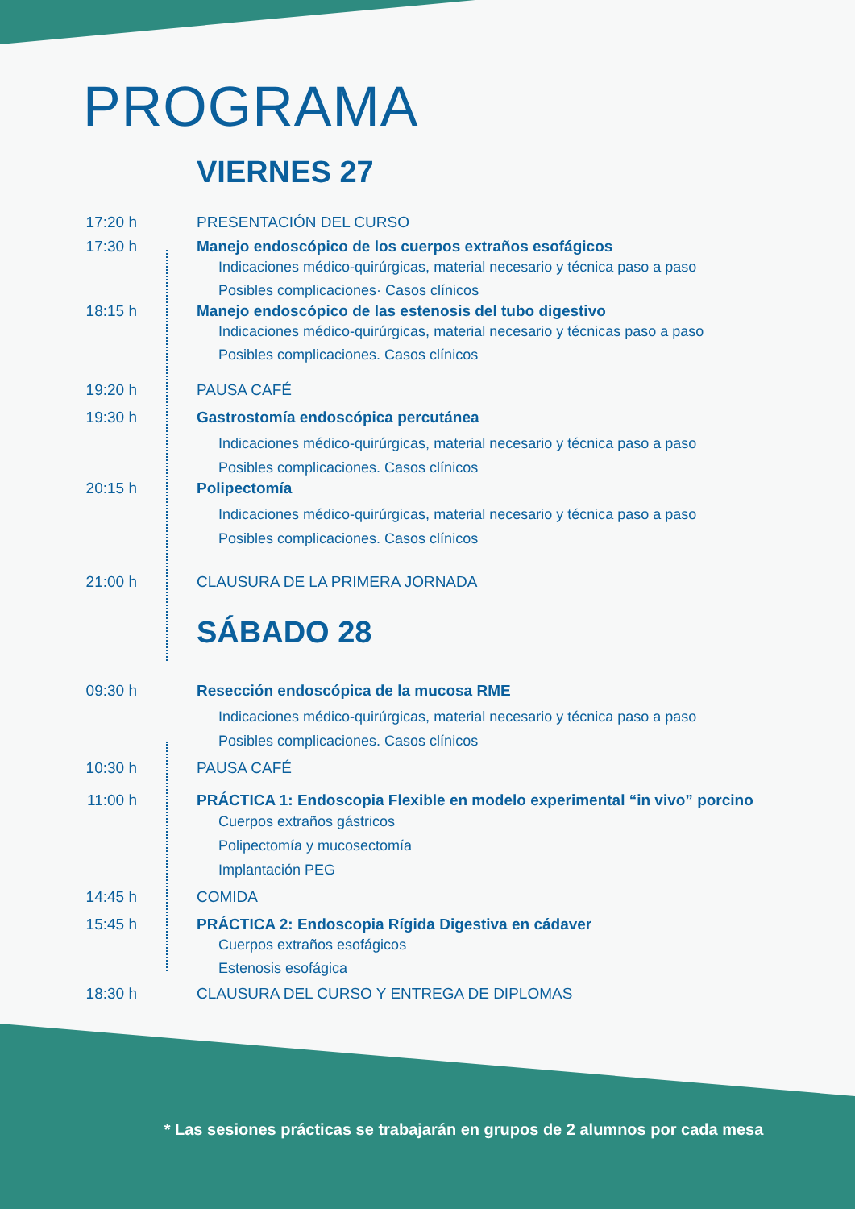PROGRAMA
VIERNES 27
17:20 h PRESENTACIÓN DEL CURSO
17:30 h Manejo endoscópico de los cuerpos extraños esofágicos
Indicaciones médico-quirúrgicas, material necesario y técnica paso a paso
Posibles complicaciones· Casos clínicos
18:15 h Manejo endoscópico de las estenosis del tubo digestivo
Indicaciones médico-quirúrgicas, material necesario y técnicas paso a paso
Posibles complicaciones. Casos clínicos
19:20 h PAUSA CAFÉ
19:30 h Gastrostomía endoscópica percutánea
Indicaciones médico-quirúrgicas, material necesario y técnica paso a paso
Posibles complicaciones. Casos clínicos
20:15 h Polipectomía
Indicaciones médico-quirúrgicas, material necesario y técnica paso a paso
Posibles complicaciones. Casos clínicos
21:00 h CLAUSURA DE LA PRIMERA JORNADA
SÁBADO 28
09:30 h Resección endoscópica de la mucosa RME
Indicaciones médico-quirúrgicas, material necesario y técnica paso a paso
Posibles complicaciones. Casos clínicos
10:30 h PAUSA CAFÉ
11:00 h PRÁCTICA 1: Endoscopia Flexible en modelo experimental “in vivo” porcino
Cuerpos extraños gástricos
Polipectomía y mucosectomía
Implantación PEG
14:45 h COMIDA
15:45 h PRÁCTICA 2: Endoscopia Rígida Digestiva en cádaver
Cuerpos extraños esofágicos
Estenosis esofágica
18:30 h CLAUSURA DEL CURSO Y ENTREGA DE DIPLOMAS
* Las sesiones prácticas se trabajarán en grupos de 2 alumnos por cada mesa